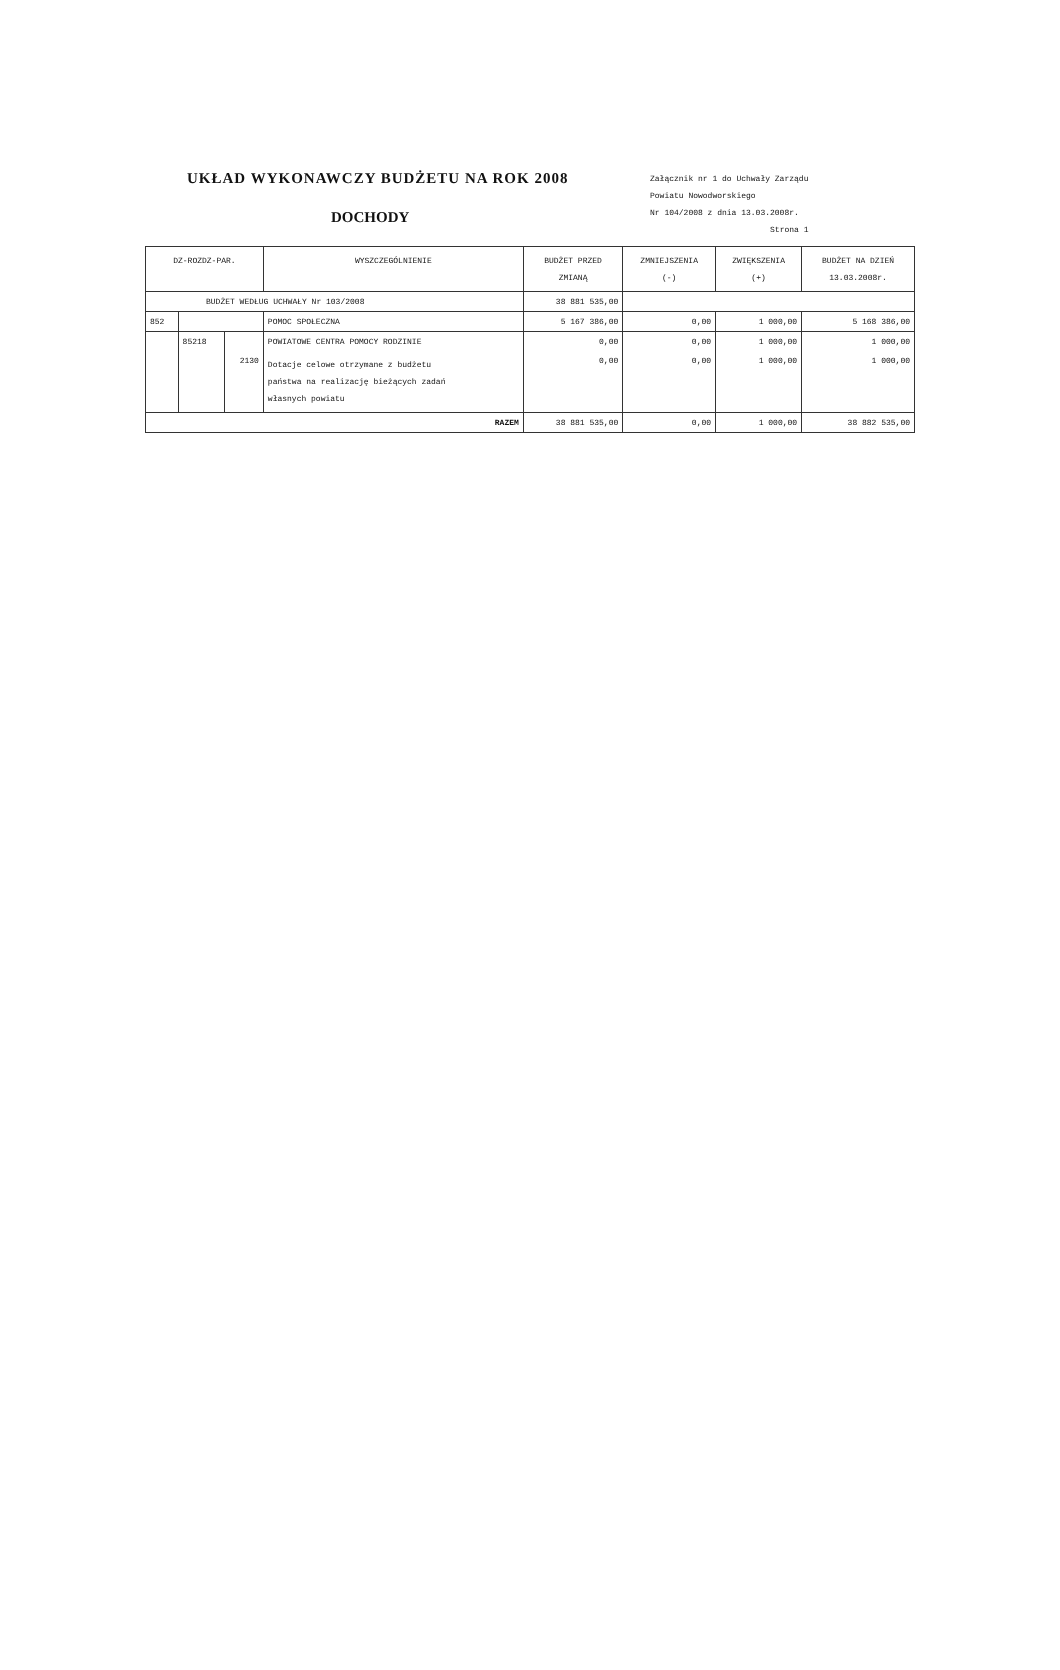UKŁAD WYKONAWCZY BUDŻETU NA ROK 2008
DOCHODY
Załącznik nr 1 do Uchwały Zarządu
Powiatu Nowodworskiego
Nr 104/2008 z dnia 13.03.2008r.
Strona 1
| DZ-ROZDZ-PAR. | | | WYSZCZEGÓLNIENIE | BUDŻET PRZED ZMIANĄ | ZMNIEJSZENIA (-) | ZWIĘKSZENIA (+) | BUDŻET NA DZIEŃ 13.03.2008r. |
| --- | --- | --- | --- | --- | --- | --- | --- |
| BUDŻET WEDŁUG UCHWAŁY Nr 103/2008 | | | | 38 881 535,00 | | | |
| 852 | | | POMOC SPOŁECZNA | 5 167 386,00 | 0,00 | 1 000,00 | 5 168 386,00 |
| | 85218 | | POWIATOWE CENTRA POMOCY RODZINIE | 0,00 | 0,00 | 1 000,00 | 1 000,00 |
| | | 2130 | Dotacje celowe otrzymane z budżetu państwa na realizację bieżących zadań własnych powiatu | 0,00 | 0,00 | 1 000,00 | 1 000,00 |
| RAZEM | | | | 38 881 535,00 | 0,00 | 1 000,00 | 38 882 535,00 |